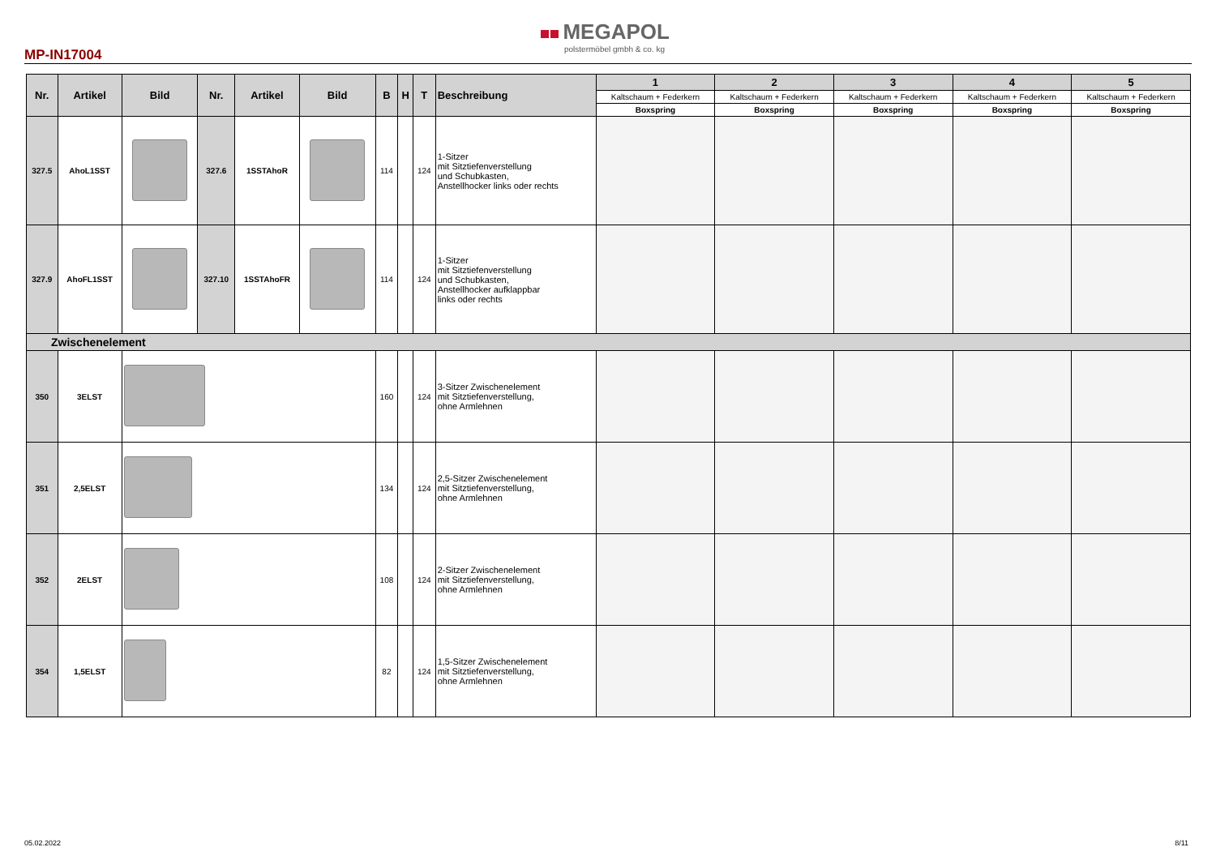MP-IN17004
MEGAPOL
polstermöbel gmbh & co. kg
| Nr. | Artikel | Bild | Nr. | Artikel | Bild | B | H | T | Beschreibung | 1 | 2 | 3 | 4 | 5 |
| --- | --- | --- | --- | --- | --- | --- | --- | --- | --- | --- | --- | --- | --- | --- |
| | | | | | | | | | | Kaltschaum + Federkern | Kaltschaum + Federkern | Kaltschaum + Federkern | Kaltschaum + Federkern | Kaltschaum + Federkern |
| | | | | | | | | | | Boxspring | Boxspring | Boxspring | Boxspring | Boxspring |
| 327.5 | AhoL1SST | | 327.6 | 1SSTAhoR | | 114 | | 124 | 1-Sitzer mit Sitztiefenverstellung und Schubkasten, Anstellhocker links oder rechts | | | | | |
| 327.9 | AhoFL1SST | | 327.10 | 1SSTAhoFR | | 114 | | 124 | 1-Sitzer mit Sitztiefenverstellung und Schubkasten, Anstellhocker aufklappbar links oder rechts | | | | | |
| Zwischenelement | | | | | | | | | | | | | | |
| 350 | 3ELST | | | | | 160 | | 124 | 3-Sitzer Zwischenelement mit Sitztiefenverstellung, ohne Armlehnen | | | | | |
| 351 | 2,5ELST | | | | | 134 | | 124 | 2,5-Sitzer Zwischenelement mit Sitztiefenverstellung, ohne Armlehnen | | | | | |
| 352 | 2ELST | | | | | 108 | | 124 | 2-Sitzer Zwischenelement mit Sitztiefenverstellung, ohne Armlehnen | | | | | |
| 354 | 1,5ELST | | | | | 82 | | 124 | 1,5-Sitzer Zwischenelement mit Sitztiefenverstellung, ohne Armlehnen | | | | | |
05.02.2022 8/11